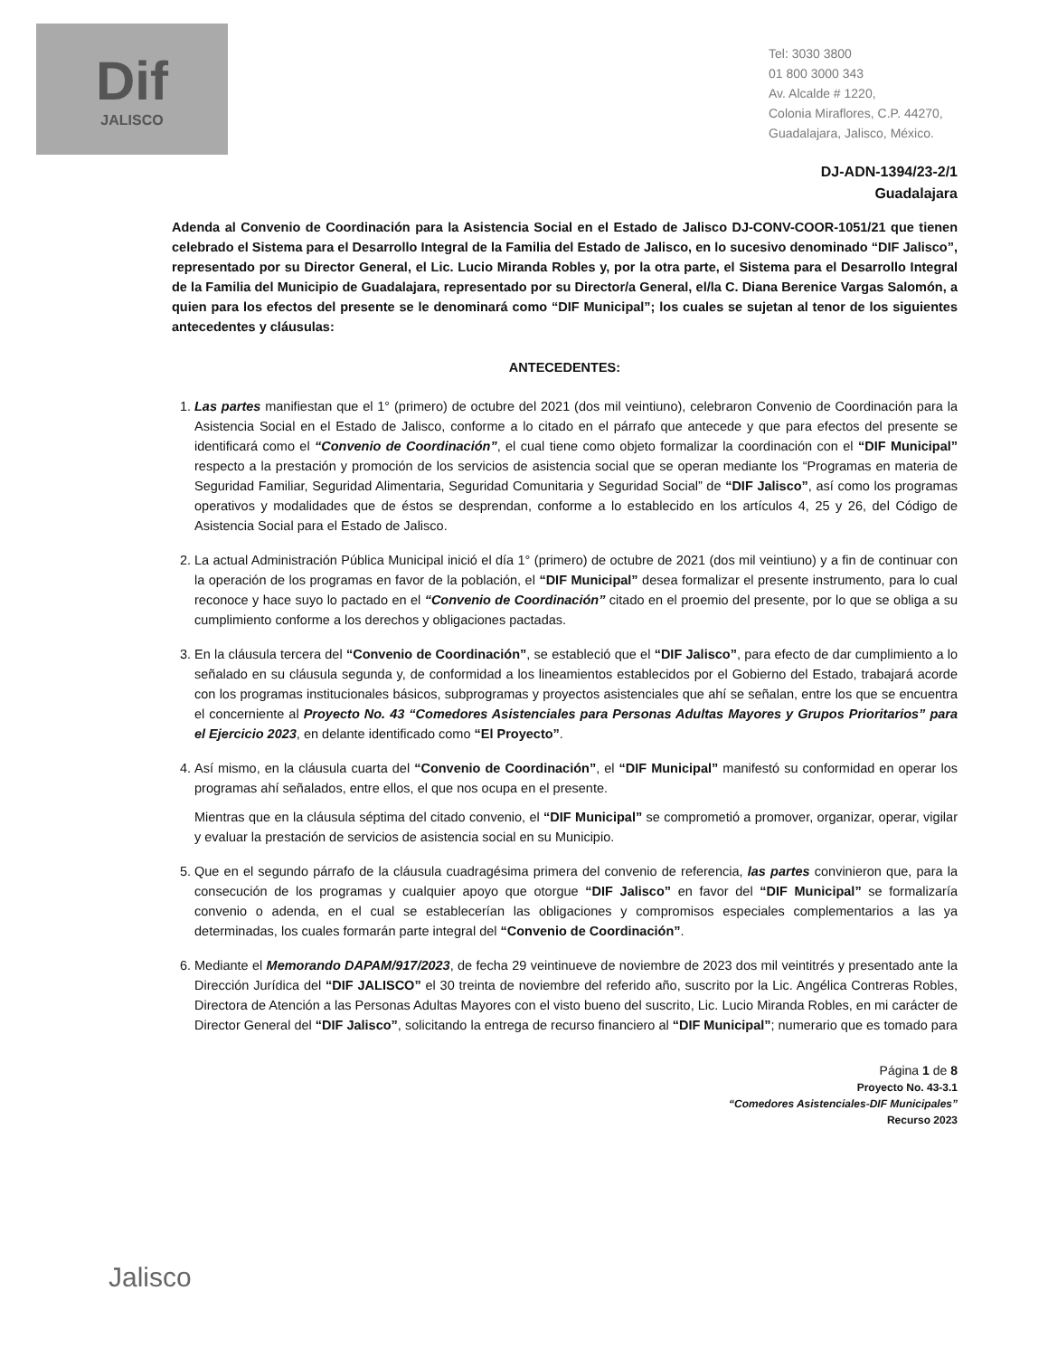Dif
JALISCO
Tel: 3030 3800
01 800 3000 343
Av. Alcalde # 1220,
Colonia Miraflores, C.P. 44270,
Guadalajara, Jalisco, México.
DJ-ADN-1394/23-2/1
Guadalajara
Adenda al Convenio de Coordinación para la Asistencia Social en el Estado de Jalisco DJ-CONV-COOR-1051/21 que tienen celebrado el Sistema para el Desarrollo Integral de la Familia del Estado de Jalisco, en lo sucesivo denominado “DIF Jalisco”, representado por su Director General, el Lic. Lucio Miranda Robles y, por la otra parte, el Sistema para el Desarrollo Integral de la Familia del Municipio de Guadalajara, representado por su Director/a General, el/la C. Diana Berenice Vargas Salomón, a quien para los efectos del presente se le denominará como “DIF Municipal”; los cuales se sujetan al tenor de los siguientes antecedentes y cláusulas:
ANTECEDENTES:
1. Las partes manifiestan que el 1° (primero) de octubre del 2021 (dos mil veintiuno), celebraron Convenio de Coordinación para la Asistencia Social en el Estado de Jalisco, conforme a lo citado en el párrafo que antecede y que para efectos del presente se identificará como el “Convenio de Coordinación”, el cual tiene como objeto formalizar la coordinación con el “DIF Municipal” respecto a la prestación y promoción de los servicios de asistencia social que se operan mediante los “Programas en materia de Seguridad Familiar, Seguridad Alimentaria, Seguridad Comunitaria y Seguridad Social” de “DIF Jalisco”, así como los programas operativos y modalidades que de éstos se desprendan, conforme a lo establecido en los artículos 4, 25 y 26, del Código de Asistencia Social para el Estado de Jalisco.
2. La actual Administración Pública Municipal inició el día 1° (primero) de octubre de 2021 (dos mil veintiuno) y a fin de continuar con la operación de los programas en favor de la población, el “DIF Municipal” desea formalizar el presente instrumento, para lo cual reconoce y hace suyo lo pactado en el “Convenio de Coordinación” citado en el proemio del presente, por lo que se obliga a su cumplimiento conforme a los derechos y obligaciones pactadas.
3. En la cláusula tercera del “Convenio de Coordinación”, se estableció que el “DIF Jalisco”, para efecto de dar cumplimiento a lo señalado en su cláusula segunda y, de conformidad a los lineamientos establecidos por el Gobierno del Estado, trabajará acorde con los programas institucionales básicos, subprogramas y proyectos asistenciales que ahí se señalan, entre los que se encuentra el concerniente al Proyecto No. 43 “Comedores Asistenciales para Personas Adultas Mayores y Grupos Prioritarios” para el Ejercicio 2023, en delante identificado como “El Proyecto”.
4. Así mismo, en la cláusula cuarta del “Convenio de Coordinación”, el “DIF Municipal” manifestó su conformidad en operar los programas ahí señalados, entre ellos, el que nos ocupa en el presente.
Mientras que en la cláusula séptima del citado convenio, el “DIF Municipal” se comprometió a promover, organizar, operar, vigilar y evaluar la prestación de servicios de asistencia social en su Municipio.
5. Que en el segundo párrafo de la cláusula cuadragésima primera del convenio de referencia, las partes convinieron que, para la consecución de los programas y cualquier apoyo que otorgue “DIF Jalisco” en favor del “DIF Municipal” se formalizaría convenio o adenda, en el cual se establecerían las obligaciones y compromisos especiales complementarios a las ya determinadas, los cuales formarán parte integral del “Convenio de Coordinación”.
6. Mediante el Memorando DAPAM/917/2023, de fecha 29 veintinueve de noviembre de 2023 dos mil veintitrés y presentado ante la Dirección Jurídica del “DIF JALISCO” el 30 treinta de noviembre del referido año, suscrito por la Lic. Angélica Contreras Robles, Directora de Atención a las Personas Adultas Mayores con el visto bueno del suscrito, Lic. Lucio Miranda Robles, en mi carácter de Director General del “DIF Jalisco”, solicitando la entrega de recurso financiero al “DIF Municipal”; numerario que es tomado para
Página 1 de 8
Proyecto No. 43-3.1
“Comedores Asistenciales-DIF Municipales”
Recurso 2023
Jalisco